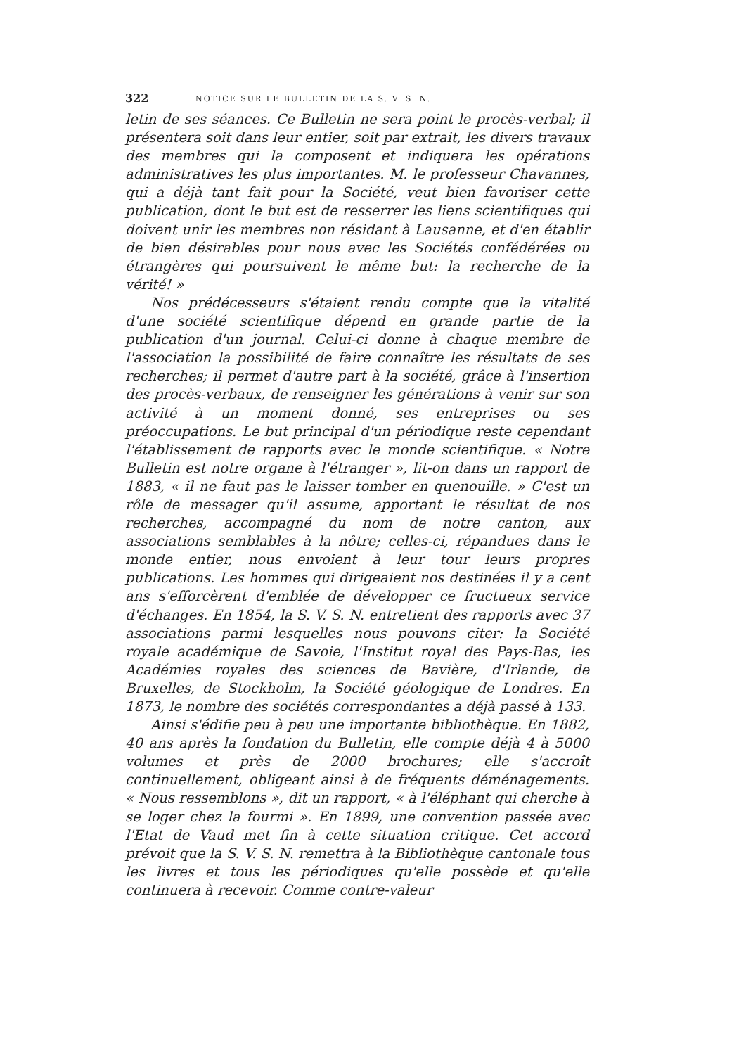322 NOTICE SUR LE BULLETIN DE LA S. V. S. N.
letin de ses séances. Ce Bulletin ne sera point le procès-verbal; il présentera soit dans leur entier, soit par extrait, les divers travaux des membres qui la composent et indiquera les opérations administratives les plus importantes. M. le professeur Chavannes, qui a déjà tant fait pour la Société, veut bien favoriser cette publication, dont le but est de resserrer les liens scientifiques qui doivent unir les membres non résidant à Lausanne, et d'en établir de bien désirables pour nous avec les Sociétés confédérées ou étrangères qui poursuivent le même but: la recherche de la vérité! »
Nos prédécesseurs s'étaient rendu compte que la vitalité d'une société scientifique dépend en grande partie de la publication d'un journal. Celui-ci donne à chaque membre de l'association la possibilité de faire connaître les résultats de ses recherches; il permet d'autre part à la société, grâce à l'insertion des procès-verbaux, de renseigner les générations à venir sur son activité à un moment donné, ses entreprises ou ses préoccupations. Le but principal d'un périodique reste cependant l'établissement de rapports avec le monde scientifique. « Notre Bulletin est notre organe à l'étranger », lit-on dans un rapport de 1883, « il ne faut pas le laisser tomber en quenouille. » C'est un rôle de messager qu'il assume, apportant le résultat de nos recherches, accompagné du nom de notre canton, aux associations semblables à la nôtre; celles-ci, répandues dans le monde entier, nous envoient à leur tour leurs propres publications. Les hommes qui dirigeaient nos destinées il y a cent ans s'efforcèrent d'emblée de développer ce fructueux service d'échanges. En 1854, la S. V. S. N. entretient des rapports avec 37 associations parmi lesquelles nous pouvons citer: la Société royale académique de Savoie, l'Institut royal des Pays-Bas, les Académies royales des sciences de Bavière, d'Irlande, de Bruxelles, de Stockholm, la Société géologique de Londres. En 1873, le nombre des sociétés correspondantes a déjà passé à 133.
Ainsi s'édifie peu à peu une importante bibliothèque. En 1882, 40 ans après la fondation du Bulletin, elle compte déjà 4 à 5000 volumes et près de 2000 brochures; elle s'accroît continuellement, obligeant ainsi à de fréquents déménagements. « Nous ressemblons », dit un rapport, « à l'éléphant qui cherche à se loger chez la fourmi ». En 1899, une convention passée avec l'Etat de Vaud met fin à cette situation critique. Cet accord prévoit que la S. V. S. N. remettra à la Bibliothèque cantonale tous les livres et tous les périodiques qu'elle possède et qu'elle continuera à recevoir. Comme contre-valeur